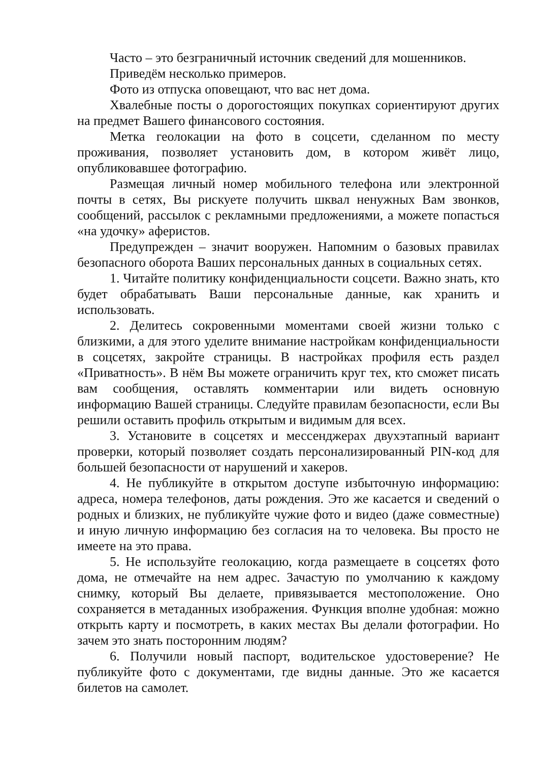Часто – это безграничный источник сведений для мошенников.
Приведём несколько примеров.
Фото из отпуска оповещают, что вас нет дома.
Хвалебные посты о дорогостоящих покупках сориентируют других на предмет Вашего финансового состояния.
Метка геолокации на фото в соцсети, сделанном по месту проживания, позволяет установить дом, в котором живёт лицо, опубликовавшее фотографию.
Размещая личный номер мобильного телефона или электронной почты в сетях, Вы рискуете получить шквал ненужных Вам звонков, сообщений, рассылок с рекламными предложениями, а можете попасться «на удочку» аферистов.
Предупрежден – значит вооружен. Напомним о базовых правилах безопасного оборота Ваших персональных данных в социальных сетях.
1. Читайте политику конфиденциальности соцсети. Важно знать, кто будет обрабатывать Ваши персональные данные, как хранить и использовать.
2. Делитесь сокровенными моментами своей жизни только с близкими, а для этого уделите внимание настройкам конфиденциальности в соцсетях, закройте страницы. В настройках профиля есть раздел «Приватность». В нём Вы можете ограничить круг тех, кто сможет писать вам сообщения, оставлять комментарии или видеть основную информацию Вашей страницы. Следуйте правилам безопасности, если Вы решили оставить профиль открытым и видимым для всех.
3. Установите в соцсетях и мессенджерах двухэтапный вариант проверки, который позволяет создать персонализированный PIN-код для большей безопасности от нарушений и хакеров.
4. Не публикуйте в открытом доступе избыточную информацию: адреса, номера телефонов, даты рождения. Это же касается и сведений о родных и близких, не публикуйте чужие фото и видео (даже совместные) и иную личную информацию без согласия на то человека. Вы просто не имеете на это права.
5. Не используйте геолокацию, когда размещаете в соцсетях фото дома, не отмечайте на нем адрес. Зачастую по умолчанию к каждому снимку, который Вы делаете, привязывается местоположение. Оно сохраняется в метаданных изображения. Функция вполне удобная: можно открыть карту и посмотреть, в каких местах Вы делали фотографии. Но зачем это знать посторонним людям?
6. Получили новый паспорт, водительское удостоверение? Не публикуйте фото с документами, где видны данные. Это же касается билетов на самолет.